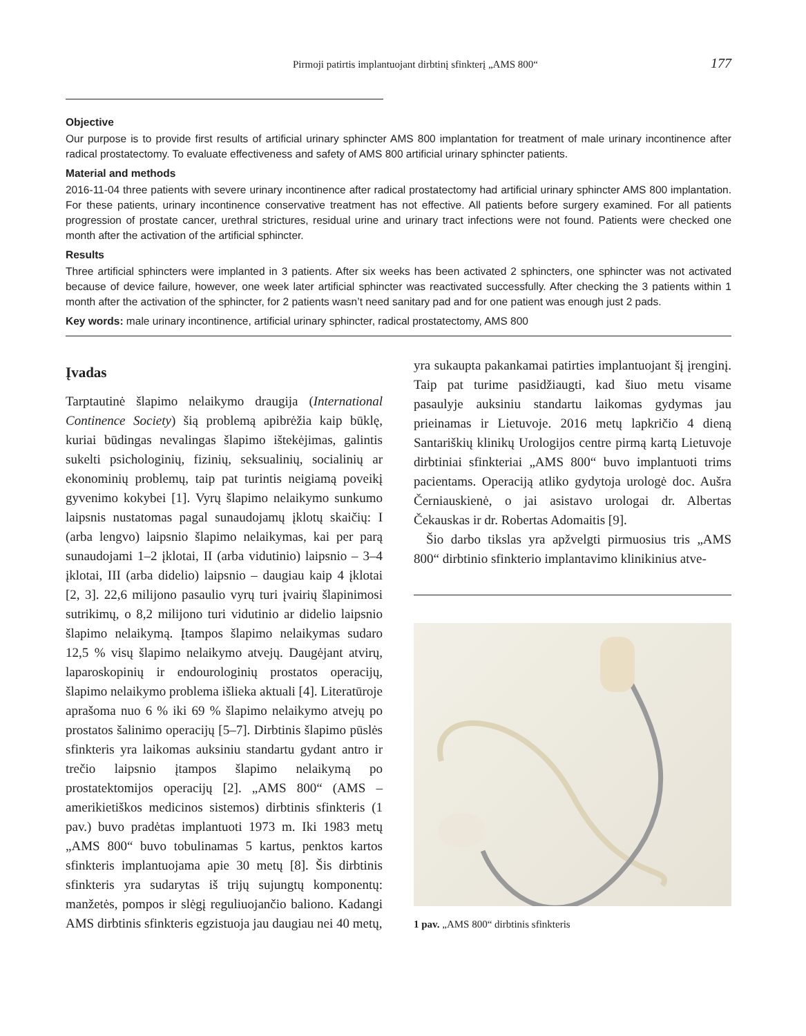Pirmoji patirtis implantuojant dirbtinį sfinkterį „AMS 800“177
Objective
Our purpose is to provide first results of artificial urinary sphincter AMS 800 implantation for treatment of male urinary incontinence after radical prostatectomy. To evaluate effectiveness and safety of AMS 800 artificial urinary sphincter patients.
Material and methods
2016-11-04 three patients with severe urinary incontinence after radical prostatectomy had artificial urinary sphincter AMS 800 implantation. For these patients, urinary incontinence conservative treatment has not effective. All patients before surgery examined. For all patients progression of prostate cancer, urethral strictures, residual urine and urinary tract infections were not found. Patients were checked one month after the activation of the artificial sphincter.
Results
Three artificial sphincters were implanted in 3 patients. After six weeks has been activated 2 sphincters, one sphincter was not activated because of device failure, however, one week later artificial sphincter was reactivated successfully. After checking the 3 patients within 1 month after the activation of the sphincter, for 2 patients wasn’t need sanitary pad and for one patient was enough just 2 pads.
Key words: male urinary incontinence, artificial urinary sphincter, radical prostatectomy, AMS 800
Įvadas
Tarptautinė šlapimo nelaikymo draugija (International Continence Society) šią problemą apibrėžia kaip būklę, kuriai būdingas nevalingas šlapimo ištekėjimas, galintis sukelti psichologinių, fizinių, seksualinių, socialinių ar ekonominių problemų, taip pat turintis neigiamą poveikį gyvenimo kokybei [1]. Vyrų šlapimo nelaikymo sunkumo laipsnis nustatomas pagal sunaudojamų įklotų skaičių: I (arba lengvo) laipsnio šlapimo nelaikymas, kai per parą sunaudojami 1–2 įklotai, II (arba vidutinio) laipsnio – 3–4 įklotai, III (arba didelio) laipsnio – daugiau kaip 4 įklotai [2, 3]. 22,6 milijono pasaulio vyrų turi įvairių šlapinimosi sutrikimų, o 8,2 milijono turi vidutinio ar didelio laipsnio šlapimo nelaikymą. Įtampos šlapimo nelaikymas sudaro 12,5 % visų šlapimo nelaikymo atvejų. Daugėjant atvirų, laparoskopinių ir endourologinių prostatos operacijų, šlapimo nelaikymo problema išlieka aktuali [4]. Literatūroje aprašoma nuo 6 % iki 69 % šlapimo nelaikymo atvejų po prostatos šalinimo operacijų [5–7]. Dirbtinis šlapimo pūslės sfinkteris yra laikomas auksiniu standartu gydant antro ir trečio laipsnio įtampos šlapimo nelaikymą po prostatektomijos operacijų [2]. „AMS 800“ (AMS – amerikietiškos medicinos sistemos) dirbtinis sfinkteris (1 pav.) buvo pradėtas implantuoti 1973 m. Iki 1983 metų „AMS 800“ buvo tobulinamas 5 kartus, penktos kartos sfinkteris implantuojama apie 30 metų [8]. Šis dirbtinis sfinkteris yra sudarytas iš trijų sujungtų komponentų: manžetės, pompos ir slėgį reguliuojančio baliono. Kadangi AMS dirbtinis sfinkteris egzistuoja jau daugiau nei 40 metų,
yra sukaupta pakankamai patirties implantuojant šį įrenginį. Taip pat turime pasidžiaugti, kad šiuo metu visame pasaulyje auksiniu standartu laikomas gydymas jau prieinamas ir Lietuvoje. 2016 metų lapkričio 4 dieną Santariškių klinikų Urologijos centre pirmą kartą Lietuvoje dirbtiniai sfinkteriai „AMS 800“ buvo implantuoti trims pacientams. Operaciją atliko gydytoja urologė doc. Aušra Černiauskienė, o jai asistavo urologai dr. Albertas Čekauskas ir dr. Robertas Adomaitis [9].
Šio darbo tikslas yra apžvelgti pirmuosius tris „AMS 800“ dirbtinio sfinkterio implantavimo klinikinius atve-
1 pav. „AMS 800“ dirbtinis sfinkteris